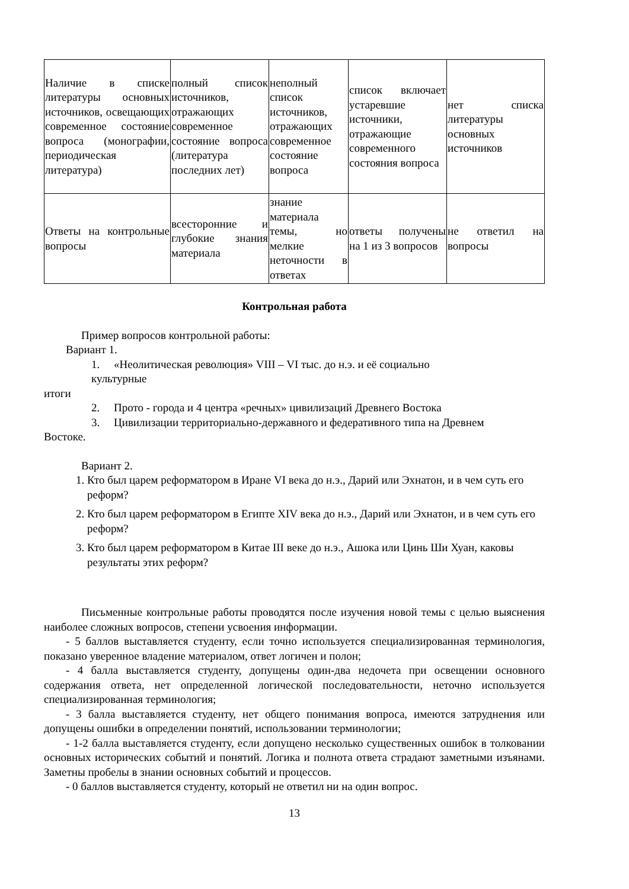| Наличие в списке литературы основных источников, освещающих современное состояние вопроса (монографии, периодическая литература) | полный список источников, отражающих современное состояние вопроса (литература последних лет) | неполный список источников, отражающих современное состояние вопроса | список включает устаревшие источники, отражающие современного состояния вопроса | нет списка литературы основных источников |
| Ответы на контрольные вопросы | всесторонние и глубокие знания материала | знание материала темы, но мелкие неточности в ответах | ответы получены на 1 из 3 вопросов | не ответил на вопросы |
Контрольная работа
Пример вопросов контрольной работы:
Вариант 1.
1. «Неолитическая революция» VIII – VI тыс. до н.э. и её социально
культурные
итоги
2. Прото - города и 4 центра «речных» цивилизаций Древнего Востока
3. Цивилизации территориально-державного и федеративного типа на Древнем
Востоке.
Вариант 2.
1. Кто был царем реформатором в Иране VI века до н.э., Дарий или Эхнатон, и в чем суть его реформ?
2. Кто был царем реформатором в Египте XIV века до н.э., Дарий или Эхнатон, и в чем суть его реформ?
3. Кто был царем реформатором в Китае III веке до н.э., Ашока или Цинь Ши Хуан, каковы результаты этих реформ?
Письменные контрольные работы проводятся после изучения новой темы с целью выяснения наиболее сложных вопросов, степени усвоения информации.
- 5 баллов выставляется студенту, если точно используется специализированная терминология, показано уверенное владение материалом, ответ логичен и полон;
- 4 балла выставляется студенту, допущены один-два недочета при освещении основного содержания ответа, нет определенной логической последовательности, неточно используется специализированная терминология;
- 3 балла выставляется студенту, нет общего понимания вопроса, имеются затруднения или допущены ошибки в определении понятий, использовании терминологии;
- 1-2 балла выставляется студенту, если допущено несколько существенных ошибок в толковании основных исторических событий и понятий. Логика и полнота ответа страдают заметными изъянами. Заметны пробелы в знании основных событий и процессов.
- 0 баллов выставляется студенту, который не ответил ни на один вопрос.
13